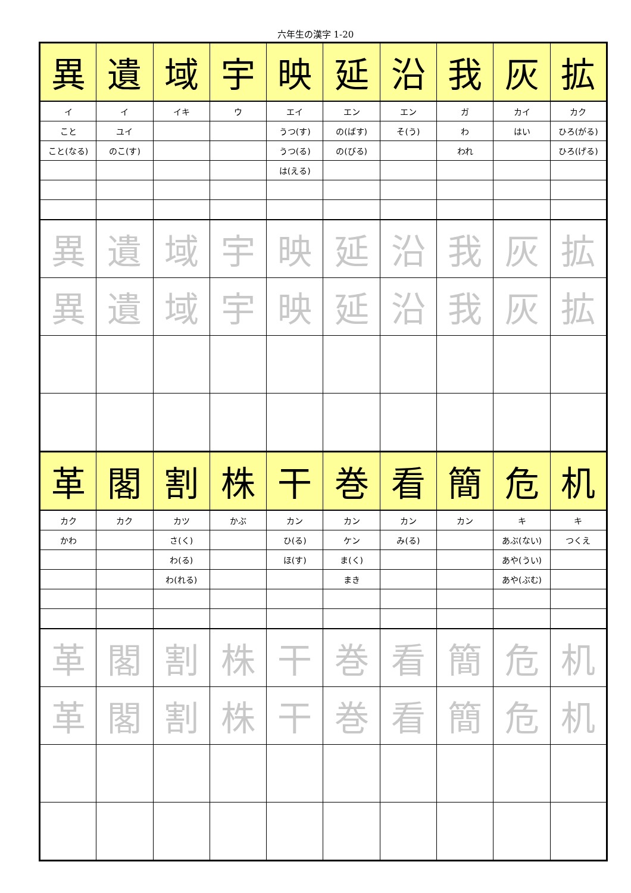六年生の漢字 1-20
| 異 | 遺 | 域 | 宇 | 映 | 延 | 沿 | 我 | 灰 | 拡 |
| イ | イ | イキ | ウ | エイ | エン | エン | ガ | カイ | カク |
| こと | ユイ | | | うつ(す) | の(ばす) | そ(う) | わ | はい | ひろ(がる) |
| こと(なる) | のこ(す) | | | うつ(る) | の(びる) | | われ | | ひろ(げる) |
| | | | | は(える) | | | | | |
| 異 | 遺 | 域 | 宇 | 映 | 延 | 沿 | 我 | 灰 | 拡 |
| 異 | 遺 | 域 | 宇 | 映 | 延 | 沿 | 我 | 灰 | 拡 |
| 革 | 閣 | 割 | 株 | 干 | 巻 | 看 | 簡 | 危 | 机 |
| カク | カク | カツ | かぶ | カン | カン | カン | カン | キ | キ |
| かわ | | さ(く) | | ひ(る) | ケン | み(る) | | あぶ(ない) | つくえ |
| | | わ(る) | | ほ(す) | ま(く) | | | あや(うい) | |
| | | わ(れる) | | | まき | | | あや(ぶむ) | |
| 革 | 閣 | 割 | 株 | 干 | 巻 | 看 | 簡 | 危 | 机 |
| 革 | 閣 | 割 | 株 | 干 | 巻 | 看 | 簡 | 危 | 机 |